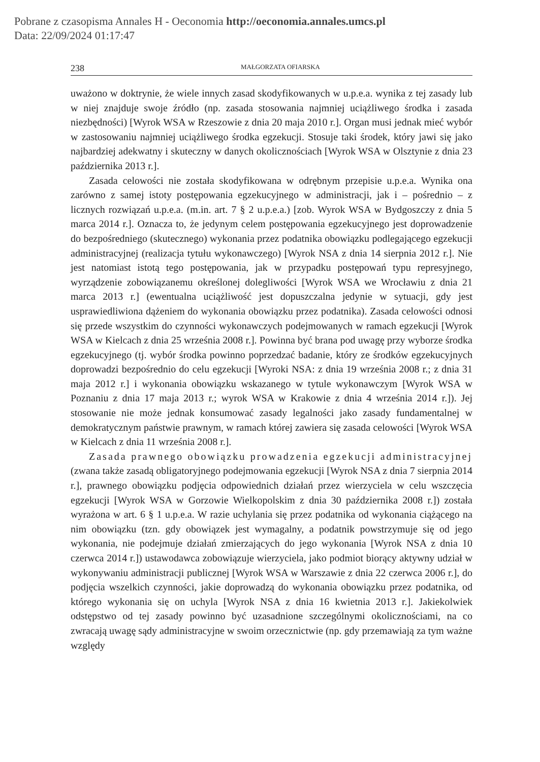Pobrane z czasopisma Annales H - Oeconomia http://oeconomia.annales.umcs.pl
Data: 22/09/2024 01:17:47
238 MAŁGORZATA OFIARSKA
uważono w doktrynie, że wiele innych zasad skodyfikowanych w u.p.e.a. wynika z tej zasady lub w niej znajduje swoje źródło (np. zasada stosowania najmniej uciążliwego środka i zasada niezbędności) [Wyrok WSA w Rzeszowie z dnia 20 maja 2010 r.]. Organ musi jednak mieć wybór w zastosowaniu najmniej uciążliwego środka egzekucji. Stosuje taki środek, który jawi się jako najbardziej adekwatny i skuteczny w danych okolicznościach [Wyrok WSA w Olsztynie z dnia 23 października 2013 r.].
Zasada celowości nie została skodyfikowana w odrębnym przepisie u.p.e.a. Wynika ona zarówno z samej istoty postępowania egzekucyjnego w administracji, jak i – pośrednio – z licznych rozwiązań u.p.e.a. (m.in. art. 7 § 2 u.p.e.a.) [zob. Wyrok WSA w Bydgoszczy z dnia 5 marca 2014 r.]. Oznacza to, że jedynym celem postępowania egzekucyjnego jest doprowadzenie do bezpośredniego (skutecznego) wykonania przez podatnika obowiązku podlegającego egzekucji administracyjnej (realizacja tytułu wykonawczego) [Wyrok NSA z dnia 14 sierpnia 2012 r.]. Nie jest natomiast istotą tego postępowania, jak w przypadku postępowań typu represyjnego, wyrządzenie zobowiązanemu określonej dolegliwości [Wyrok WSA we Wrocławiu z dnia 21 marca 2013 r.] (ewentualna uciążliwość jest dopuszczalna jedynie w sytuacji, gdy jest usprawiedliwiona dążeniem do wykonania obowiązku przez podatnika). Zasada celowości odnosi się przede wszystkim do czynności wykonawczych podejmowanych w ramach egzekucji [Wyrok WSA w Kielcach z dnia 25 września 2008 r.]. Powinna być brana pod uwagę przy wyborze środka egzekucyjnego (tj. wybór środka powinno poprzedzać badanie, który ze środków egzekucyjnych doprowadzi bezpośrednio do celu egzekucji [Wyroki NSA: z dnia 19 września 2008 r.; z dnia 31 maja 2012 r.] i wykonania obowiązku wskazanego w tytule wykonawczym [Wyrok WSA w Poznaniu z dnia 17 maja 2013 r.; wyrok WSA w Krakowie z dnia 4 września 2014 r.]). Jej stosowanie nie może jednak konsumować zasady legalności jako zasady fundamentalnej w demokratycznym państwie prawnym, w ramach której zawiera się zasada celowości [Wyrok WSA w Kielcach z dnia 11 września 2008 r.].
Zasada prawnego obowiązku prowadzenia egzekucji administracyjnej (zwana także zasadą obligatoryjnego podejmowania egzekucji [Wyrok NSA z dnia 7 sierpnia 2014 r.], prawnego obowiązku podjęcia odpowiednich działań przez wierzyciela w celu wszczęcia egzekucji [Wyrok WSA w Gorzowie Wielkopolskim z dnia 30 października 2008 r.]) została wyrażona w art. 6 § 1 u.p.e.a. W razie uchylania się przez podatnika od wykonania ciążącego na nim obowiązku (tzn. gdy obowiązek jest wymagalny, a podatnik powstrzymuje się od jego wykonania, nie podejmuje działań zmierzających do jego wykonania [Wyrok NSA z dnia 10 czerwca 2014 r.]) ustawodawca zobowiązuje wierzyciela, jako podmiot biorący aktywny udział w wykonywaniu administracji publicznej [Wyrok WSA w Warszawie z dnia 22 czerwca 2006 r.], do podjęcia wszelkich czynności, jakie doprowadzą do wykonania obowiązku przez podatnika, od którego wykonania się on uchyla [Wyrok NSA z dnia 16 kwietnia 2013 r.]. Jakiekolwiek odstępstwo od tej zasady powinno być uzasadnione szczególnymi okolicznościami, na co zwracają uwagę sądy administracyjne w swoim orzecznictwie (np. gdy przemawiają za tym ważne względy